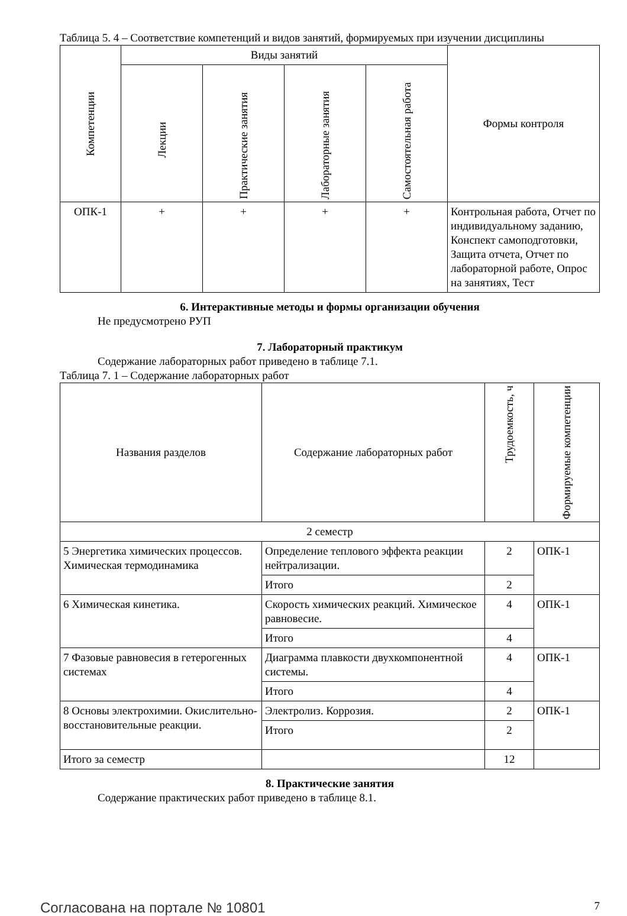Таблица 5. 4 – Соответствие компетенций и видов занятий, формируемых при изучении дисциплины
| Компетенции | Виды занятий | | | | Формы контроля |
| --- | --- | --- | --- | --- | --- |
| | Лекции | Практические занятия | Лабораторные занятия | Самостоятельная работа | |
| ОПК-1 | + | + | + | + | Контрольная работа, Отчет по индивидуальному заданию, Конспект самоподготовки, Защита отчета, Отчет по лабораторной работе, Опрос на занятиях, Тест |
6. Интерактивные методы и формы организации обучения
Не предусмотрено РУП
7. Лабораторный практикум
Содержание лабораторных работ приведено в таблице 7.1.
Таблица 7. 1 – Содержание лабораторных работ
| Названия разделов | Содержание лабораторных работ | Трудоемкость, ч | Формируемые компетенции |
| --- | --- | --- | --- |
| 2 семестр | | | |
| 5 Энергетика химических процессов. Химическая термодинамика | Определение теплового эффекта реакции нейтрализации. | 2 | ОПК-1 |
| | Итого | 2 | |
| 6 Химическая кинетика. | Скорость химических реакций. Химическое равновесие. | 4 | ОПК-1 |
| | Итого | 4 | |
| 7 Фазовые равновесия в гетерогенных системах | Диаграмма плавкости двухкомпонентной системы. | 4 | ОПК-1 |
| | Итого | 4 | |
| 8 Основы электрохимии. Окислительно-восстановительные реакции. | Электролиз. Коррозия. | 2 | ОПК-1 |
| | Итого | 2 | |
| Итого за семестр | | 12 | |
8. Практические занятия
Содержание практических работ приведено в таблице 8.1.
Согласована на портале № 10801 7